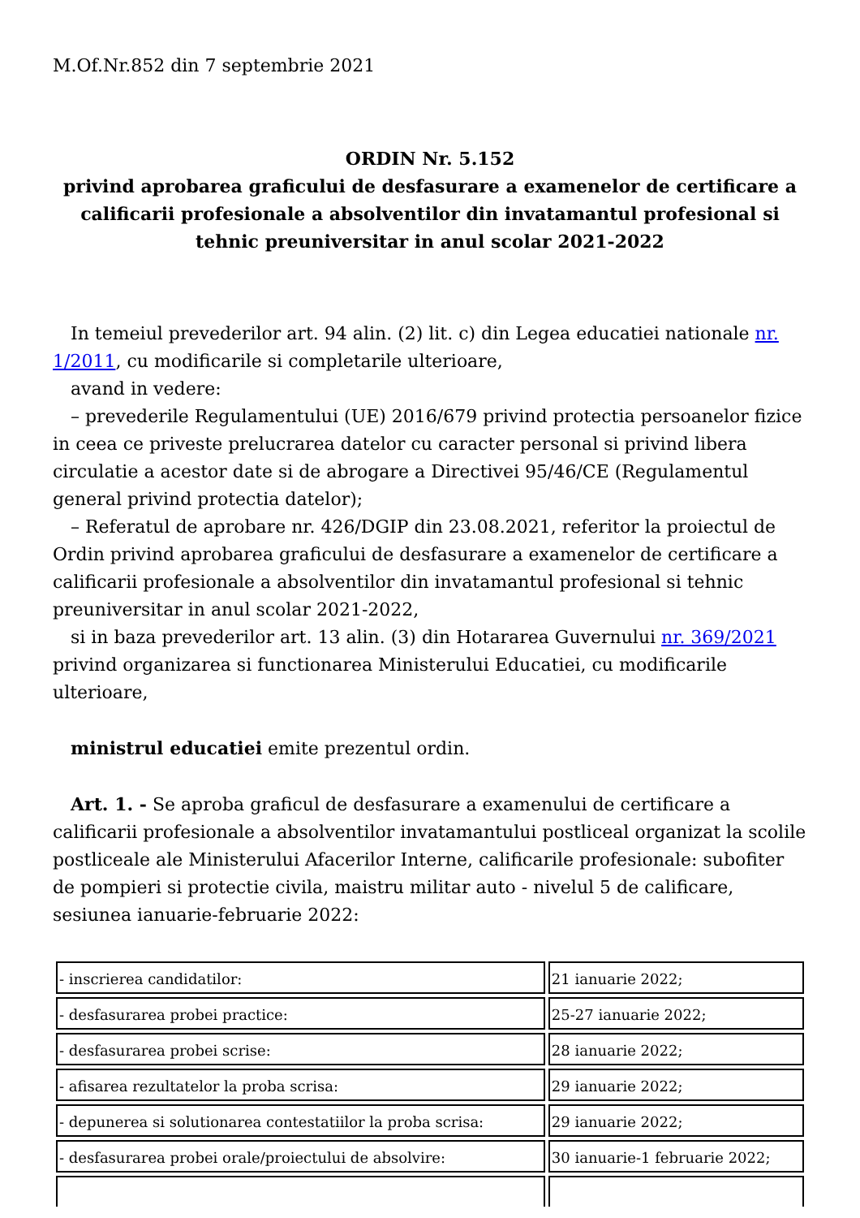M.Of.Nr.852 din 7 septembrie 2021
ORDIN Nr. 5.152
privind aprobarea graficului de desfasurare a examenelor de certificare a calificarii profesionale a absolventilor din invatamantul profesional si tehnic preuniversitar in anul scolar 2021-2022
In temeiul prevederilor art. 94 alin. (2) lit. c) din Legea educatiei nationale nr. 1/2011, cu modificarile si completarile ulterioare,
avand in vedere:
– prevederile Regulamentului (UE) 2016/679 privind protectia persoanelor fizice in ceea ce priveste prelucrarea datelor cu caracter personal si privind libera circulatie a acestor date si de abrogare a Directivei 95/46/CE (Regulamentul general privind protectia datelor);
– Referatul de aprobare nr. 426/DGIP din 23.08.2021, referitor la proiectul de Ordin privind aprobarea graficului de desfasurare a examenelor de certificare a calificarii profesionale a absolventilor din invatamantul profesional si tehnic preuniversitar in anul scolar 2021-2022,
si in baza prevederilor art. 13 alin. (3) din Hotararea Guvernului nr. 369/2021 privind organizarea si functionarea Ministerului Educatiei, cu modificarile ulterioare,
ministrul educatiei emite prezentul ordin.
Art. 1. - Se aproba graficul de desfasurare a examenului de certificare a calificarii profesionale a absolventilor invatamantului postliceal organizat la scolile postliceale ale Ministerului Afacerilor Interne, calificarile profesionale: subofiter de pompieri si protectie civila, maistru militar auto - nivelul 5 de calificare, sesiunea ianuarie-februarie 2022:
| - inscrierea candidatilor: | 21 ianuarie 2022; |
| - desfasurarea probei practice: | 25-27 ianuarie 2022; |
| - desfasurarea probei scrise: | 28 ianuarie 2022; |
| - afisarea rezultatelor la proba scrisa: | 29 ianuarie 2022; |
| - depunerea si solutionarea contestatiilor la proba scrisa: | 29 ianuarie 2022; |
| - desfasurarea probei orale/proiectului de absolvire: | 30 ianuarie-1 februarie 2022; |